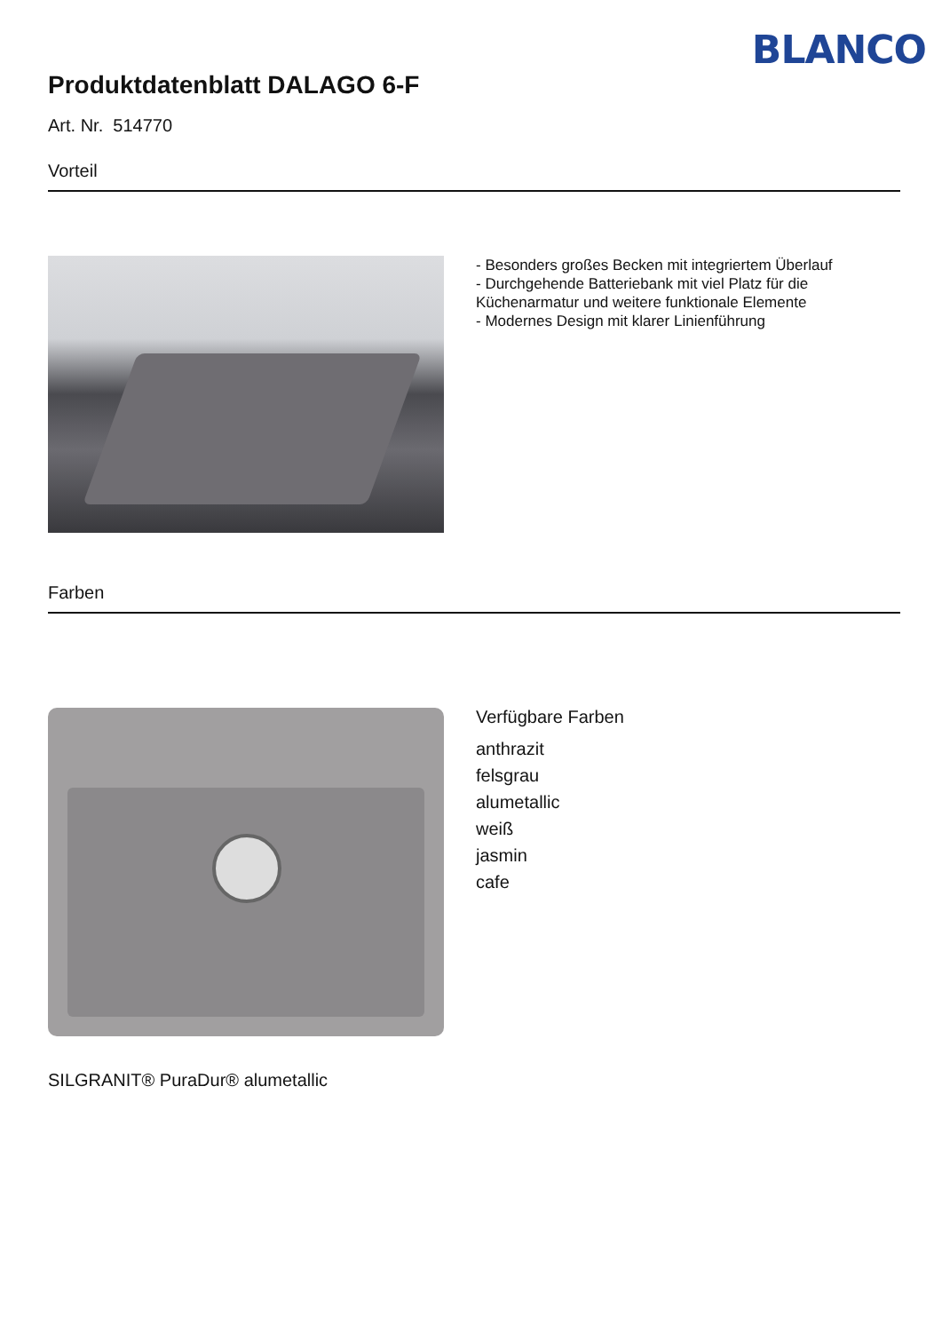BLANCO
Produktdatenblatt DALAGO 6-F
Art. Nr. 514770
Vorteil
- Besonders großes Becken mit integriertem Überlauf
- Durchgehende Batteriebank mit viel Platz für die Küchenarmatur und weitere funktionale Elemente
- Modernes Design mit klarer Linienführung
Farben
Verfügbare Farben
anthrazit
felsgrau
alumetallic
weiß
jasmin
cafe
SILGRANIT® PuraDur® alumetallic